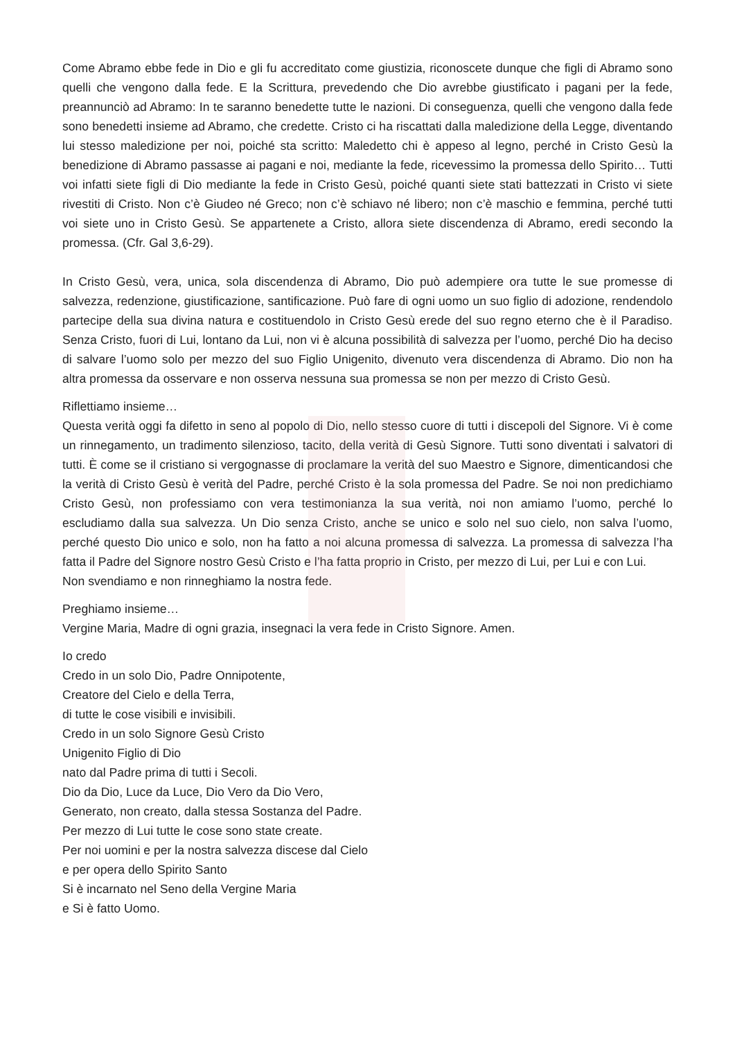Come Abramo ebbe fede in Dio e gli fu accreditato come giustizia, riconoscete dunque che figli di Abramo sono quelli che vengono dalla fede. E la Scrittura, prevedendo che Dio avrebbe giustificato i pagani per la fede, preannunciò ad Abramo: In te saranno benedette tutte le nazioni. Di conseguenza, quelli che vengono dalla fede sono benedetti insieme ad Abramo, che credette. Cristo ci ha riscattati dalla maledizione della Legge, diventando lui stesso maledizione per noi, poiché sta scritto: Maledetto chi è appeso al legno, perché in Cristo Gesù la benedizione di Abramo passasse ai pagani e noi, mediante la fede, ricevessimo la promessa dello Spirito… Tutti voi infatti siete figli di Dio mediante la fede in Cristo Gesù, poiché quanti siete stati battezzati in Cristo vi siete rivestiti di Cristo. Non c’è Giudeo né Greco; non c’è schiavo né libero; non c’è maschio e femmina, perché tutti voi siete uno in Cristo Gesù. Se appartenete a Cristo, allora siete discendenza di Abramo, eredi secondo la promessa. (Cfr. Gal 3,6-29).
In Cristo Gesù, vera, unica, sola discendenza di Abramo, Dio può adempiere ora tutte le sue promesse di salvezza, redenzione, giustificazione, santificazione. Può fare di ogni uomo un suo figlio di adozione, rendendolo partecipe della sua divina natura e costituendolo in Cristo Gesù erede del suo regno eterno che è il Paradiso. Senza Cristo, fuori di Lui, lontano da Lui, non vi è alcuna possibilità di salvezza per l’uomo, perché Dio ha deciso di salvare l’uomo solo per mezzo del suo Figlio Unigenito, divenuto vera discendenza di Abramo. Dio non ha altra promessa da osservare e non osserva nessuna sua promessa se non per mezzo di Cristo Gesù.
Riflettiamo insieme…
Questa verità oggi fa difetto in seno al popolo di Dio, nello stesso cuore di tutti i discepoli del Signore. Vi è come un rinnegamento, un tradimento silenzioso, tacito, della verità di Gesù Signore. Tutti sono diventati i salvatori di tutti. È come se il cristiano si vergognasse di proclamare la verità del suo Maestro e Signore, dimenticandosi che la verità di Cristo Gesù è verità del Padre, perché Cristo è la sola promessa del Padre. Se noi non predichiamo Cristo Gesù, non professiamo con vera testimonianza la sua verità, noi non amiamo l’uomo, perché lo escludiamo dalla sua salvezza. Un Dio senza Cristo, anche se unico e solo nel suo cielo, non salva l’uomo, perché questo Dio unico e solo, non ha fatto a noi alcuna promessa di salvezza. La promessa di salvezza l’ha fatta il Padre del Signore nostro Gesù Cristo e l’ha fatta proprio in Cristo, per mezzo di Lui, per Lui e con Lui.
Non svendiamo e non rinneghiamo la nostra fede.
Preghiamo insieme…
Vergine Maria, Madre di ogni grazia, insegnaci la vera fede in Cristo Signore. Amen.
Io credo
Credo in un solo Dio, Padre Onnipotente,
Creatore del Cielo e della Terra,
di tutte le cose visibili e invisibili.
Credo in un solo Signore Gesù Cristo
Unigenito Figlio di Dio
nato dal Padre prima di tutti i Secoli.
Dio da Dio, Luce da Luce, Dio Vero da Dio Vero,
Generato, non creato, dalla stessa Sostanza del Padre.
Per mezzo di Lui tutte le cose sono state create.
Per noi uomini e per la nostra salvezza discese dal Cielo
e per opera dello Spirito Santo
Si è incarnato nel Seno della Vergine Maria
e Si è fatto Uomo.